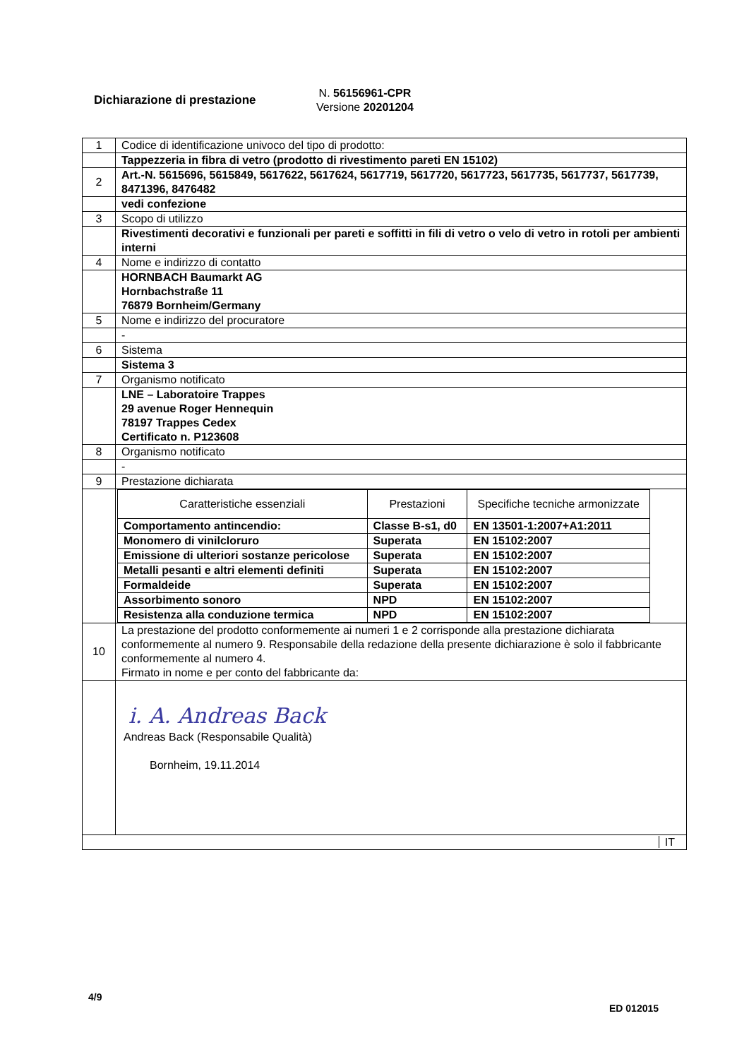Dichiarazione di prestazione
N. 56156961-CPR
Versione 20201204
| 1 | Codice di identificazione univoco del tipo di prodotto: |
| | Tappezzeria in fibra di vetro (prodotto di rivestimento pareti EN 15102) |
| 2 | Art.-N. 5615696, 5615849, 5617622, 5617624, 5617719, 5617720, 5617723, 5617735, 5617737, 5617739, 8471396, 8476482 |
| | vedi confezione |
| 3 | Scopo di utilizzo |
| | Rivestimenti decorativi e funzionali per pareti e soffitti in fili di vetro o velo di vetro in rotoli per ambienti interni |
| 4 | Nome e indirizzo di contatto |
| | HORNBACH Baumarkt AG Hornbachstraße 11 76879 Bornheim/Germany |
| 5 | Nome e indirizzo del procuratore |
| | - |
| 6 | Sistema |
| | Sistema 3 |
| 7 | Organismo notificato |
| | LNE – Laboratoire Trappes 29 avenue Roger Hennequin 78197 Trappes Cedex Certificato n. P123608 |
| 8 | Organismo notificato |
| | - |
| 9 | Prestazione dichiarata |
| | / Caratteristiche essenziali / Prestazioni / Specifiche tecniche armonizzate / / --- / --- / --- / / Comportamento antincendio: / Classe B-s1, d0 / EN 13501-1:2007+A1:2011 / / Monomero di vinilcloruro / Superata / EN 15102:2007 / / Emissione di ulteriori sostanze pericolose / Superata / EN 15102:2007 / / Metalli pesanti e altri elementi definiti / Superata / EN 15102:2007 / / Formaldeide / Superata / EN 15102:2007 / / Assorbimento sonoro / NPD / EN 15102:2007 / / Resistenza alla conduzione termica / NPD / EN 15102:2007 / |
| 10 | La prestazione del prodotto conformemente ai numeri 1 e 2 corrisponde alla prestazione dichiarata conformemente al numero 9. Responsabile della redazione della presente dichiarazione è solo il fabbricante conformemente al numero 4. Firmato in nome e per conto del fabbricante da: |
| | i. A. Andreas Back Andreas Back (Responsabile Qualità) Bornheim, 19.11.2014 |
| IT | |
4/9
ED 012015